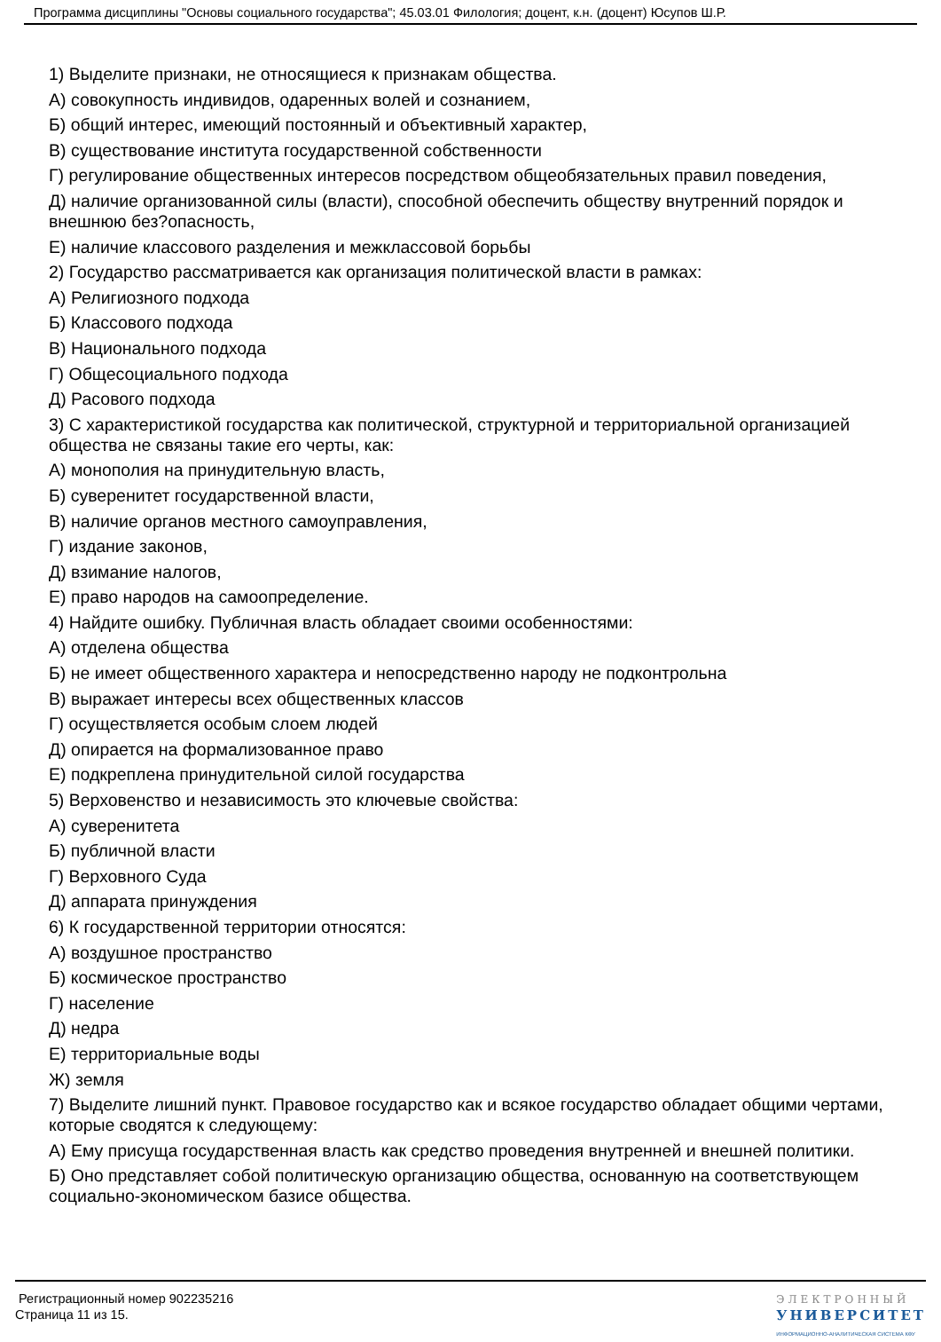Программа дисциплины "Основы социального государства"; 45.03.01 Филология; доцент, к.н. (доцент) Юсупов Ш.Р.
1) Выделите признаки, не относящиеся к признакам общества.
А) совокупность индивидов, одаренных волей и сознанием,
Б) общий интерес, имеющий постоянный и объективный характер,
В) существование института государственной собственности
Г) регулирование общественных интересов посредством общеобязательных правил поведения,
Д) наличие организованной силы (власти), способной обеспечить обществу внутренний порядок и внешнюю без?опасность,
Е) наличие классового разделения и межклассовой борьбы
2) Государство рассматривается как организация политической власти в рамках:
А) Религиозного подхода
Б) Классового подхода
В) Национального подхода
Г) Общесоциального подхода
Д) Расового подхода
3) С характеристикой государства как политической, структурной и территориальной организацией общества не связаны такие его черты, как:
А) монополия на принудительную власть,
Б) суверенитет государственной власти,
В) наличие органов местного самоуправления,
Г) издание законов,
Д) взимание налогов,
Е) право народов на самоопределение.
4) Найдите ошибку. Публичная власть обладает своими особенностями:
А) отделена общества
Б) не имеет общественного характера и непосредственно народу не подконтрольна
В) выражает интересы всех общественных классов
Г) осуществляется особым слоем людей
Д) опирается на формализованное право
Е) подкреплена принудительной силой государства
5) Верховенство и независимость это ключевые свойства:
А) суверенитета
Б) публичной власти
Г) Верховного Суда
Д) аппарата принуждения
6) К государственной территории относятся:
А) воздушное пространство
Б) космическое пространство
Г) население
Д) недра
Е) территориальные воды
Ж) земля
7) Выделите лишний пункт. Правовое государство как и всякое государство обладает общими чертами, которые сводятся к следующему:
А) Ему присуща государственная власть как средство проведения внутренней и внешней политики.
Б) Оно представляет собой политическую организацию общества, основанную на соответствующем социально-экономическом базисе общества.
Регистрационный номер 902235216
Страница 11 из 15.
ЭЛЕКТРОННЫЙ
УНИВЕРСИТЕТ
ИНФОРМАЦИОННО-АНАЛИТИЧЕСКАЯ СИСТЕМА КФУ